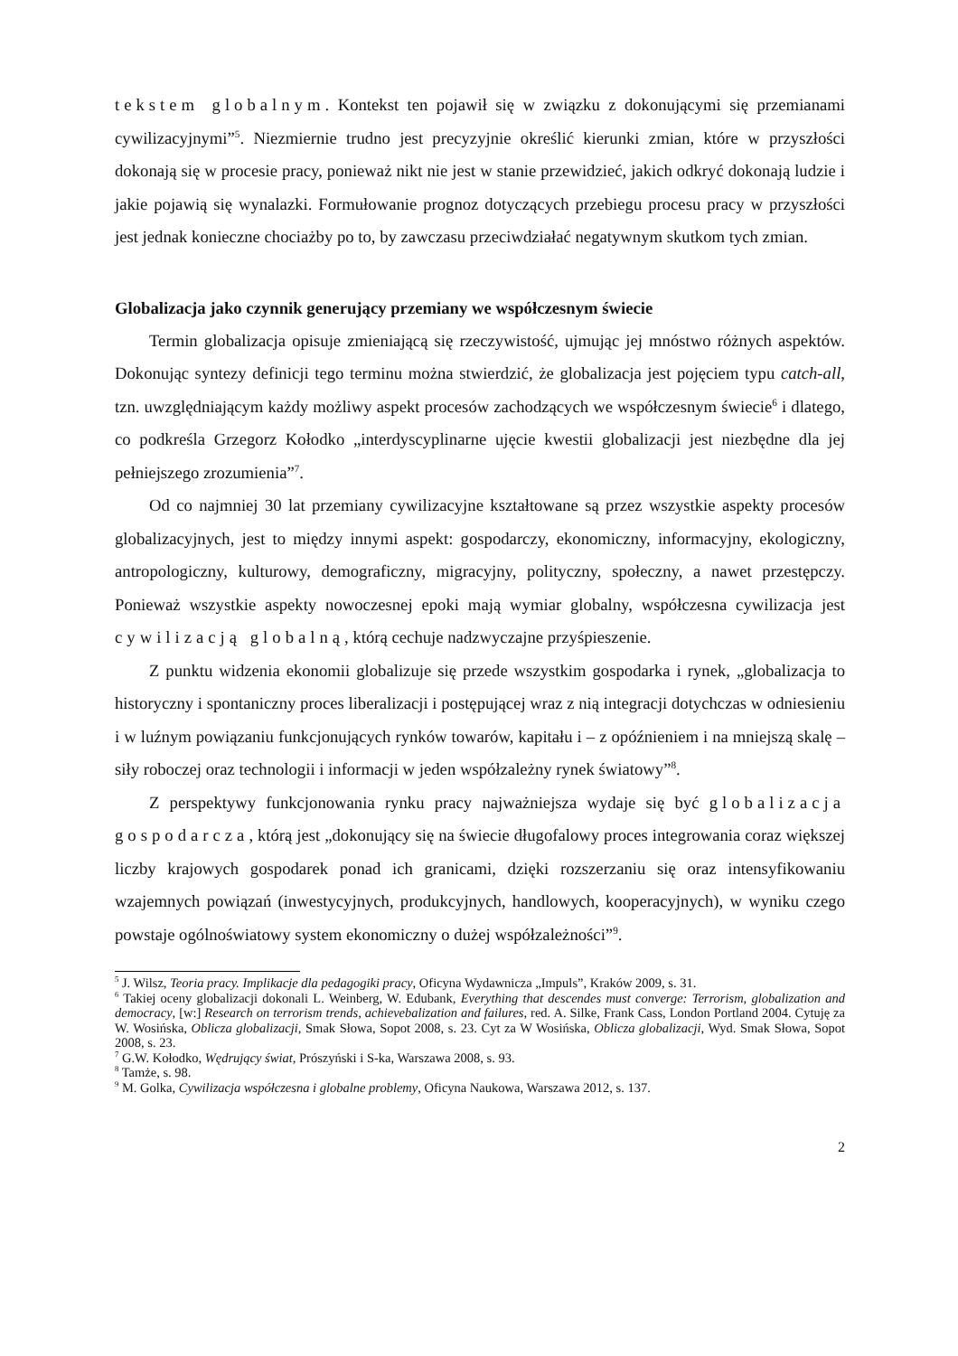tekstem globalnym. Kontekst ten pojawił się w związku z dokonującymi się przemianami cywilizacyjnymi”<sup>5</sup>. Niezmiernie trudno jest precyzyjnie określić kierunki zmian, które w przyszłości dokonają się w procesie pracy, ponieważ nikt nie jest w stanie przewidzieć, jakich odkryć dokonają ludzie i jakie pojawią się wynalazki. Formułowanie prognoz dotyczących przebiegu procesu pracy w przyszłości jest jednak konieczne chociażby po to, by zawczasu przeciwdziałać negatywnym skutkom tych zmian.
Globalizacja jako czynnik generujący przemiany we współczesnym świecie
Termin globalizacja opisuje zmieniającą się rzeczywistość, ujmując jej mnóstwo różnych aspektów. Dokonując syntezy definicji tego terminu można stwierdzić, że globalizacja jest pojęciem typu catch-all, tzn. uwzględniającym każdy możliwy aspekt procesów zachodzących we współczesnym świecie<sup>6</sup> i dlatego, co podkreśla Grzegorz Kołodko „interdyscyplinarne ujęcie kwestii globalizacji jest niezbędne dla jej pełniejszego zrozumienia”<sup>7</sup>.
Od co najmniej 30 lat przemiany cywilizacyjne kształtowane są przez wszystkie aspekty procesów globalizacyjnych, jest to między innymi aspekt: gospodarczy, ekonomiczny, informacyjny, ekologiczny, antropologiczny, kulturowy, demograficzny, migracyjny, polityczny, społeczny, a nawet przestępczy. Ponieważ wszystkie aspekty nowoczesnej epoki mają wymiar globalny, współczesna cywilizacja jest cywilizacją globalną, którą cechuje nadzwyczajne przyśpieszenie.
Z punktu widzenia ekonomii globalizuje się przede wszystkim gospodarka i rynek, „globalizacja to historyczny i spontaniczny proces liberalizacji i postępującej wraz z nią integracji dotychczas w odniesieniu i w luźnym powiązaniu funkcjonujących rynków towarów, kapitału i – z opóźnieniem i na mniejszą skalę – siły roboczej oraz technologii i informacji w jeden współzależny rynek światowy”<sup>8</sup>.
Z perspektywy funkcjonowania rynku pracy najważniejsza wydaje się być globalizacja gospodarcza, którą jest „dokonujący się na świecie długofalowy proces integrowania coraz większej liczby krajowych gospodarek ponad ich granicami, dzięki rozszerzaniu się oraz intensyfikowaniu wzajemnych powiązań (inwestycyjnych, produkcyjnych, handlowych, kooperacyjnych), w wyniku czego powstaje ogólnoświatowy system ekonomiczny o dużej współzależności”<sup>9</sup>.
<sup>5</sup> J. Wilsz, Teoria pracy. Implikacje dla pedagogiki pracy, Oficyna Wydawnicza „Impuls”, Kraków 2009, s. 31.
<sup>6</sup> Takiej oceny globalizacji dokonali L. Weinberg, W. Edubank, Everything that descendes must converge: Terrorism, globalization and democracy, [w:] Research on terrorism trends, achievebalization and failures, red. A. Silke, Frank Cass, London Portland 2004. Cytuję za W. Wosińska, Oblicza globalizacji, Smak Słowa, Sopot 2008, s. 23. Cyt za W Wosińska, Oblicza globalizacji, Wyd. Smak Słowa, Sopot 2008, s. 23.
<sup>7</sup> G.W. Kołodko, Wędrujący świat, Prószyński i S-ka, Warszawa 2008, s. 93.
<sup>8</sup> Tamże, s. 98.
<sup>9</sup> M. Golka, Cywilizacja współczesna i globalne problemy, Oficyna Naukowa, Warszawa 2012, s. 137.
2